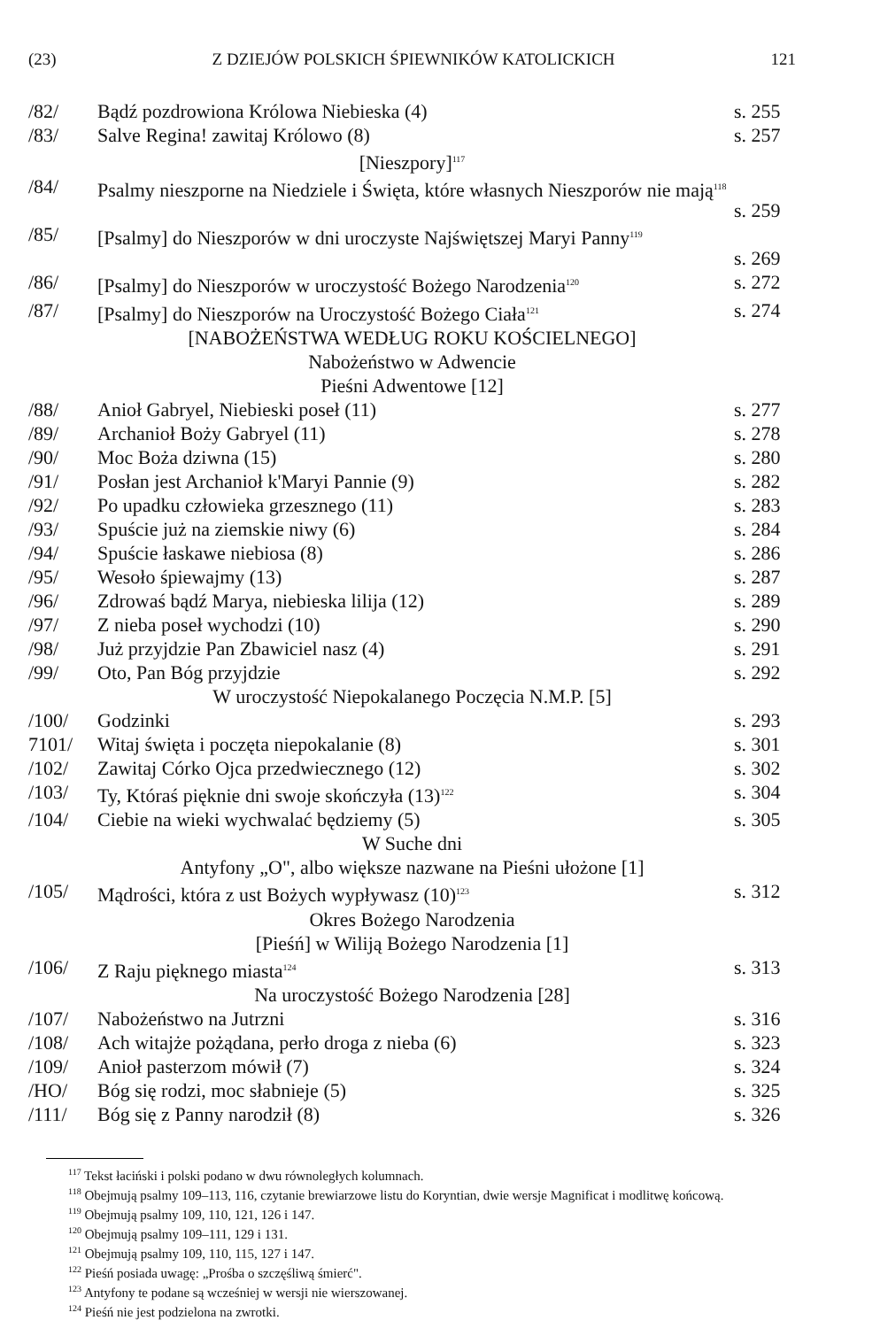(23) Z DZIEJÓW POLSKICH ŚPIEWNIKÓW KATOLICKICH 121
| /82/ | Bądź pozdrowiona Królowa Niebieska (4) | s. 255 |
| /83/ | Salve Regina! zawitaj Królowo (8) | s. 257 |
| [Nieszpory]<sup>117</sup> | | |
| /84/ | Psalmy nieszporne na Niedziele i Święta, które własnych Nieszporów nie mają<sup>118</sup> | s. 259 |
| /85/ | [Psalmy] do Nieszporów w dni uroczyste Najświętszej Maryi Panny<sup>119</sup> | s. 269 |
| /86/ | [Psalmy] do Nieszporów w uroczystość Bożego Narodzenia<sup>120</sup> | s. 272 |
| /87/ | [Psalmy] do Nieszporów na Uroczystość Bożego Ciała<sup>121</sup> | s. 274 |
| [NABOŻEŃSTWA WEDŁUG ROKU KOŚCIELNEGO] Nabożeństwo w Adwencie Pieśni Adwentowe [12] | | |
| /88/ | Anioł Gabryel, Niebieski poseł (11) | s. 277 |
| /89/ | Archanioł Boży Gabryel (11) | s. 278 |
| /90/ | Moc Boża dziwna (15) | s. 280 |
| /91/ | Posłan jest Archanioł k'Maryi Pannie (9) | s. 282 |
| /92/ | Po upadku człowieka grzesznego (11) | s. 283 |
| /93/ | Spuście już na ziemskie niwy (6) | s. 284 |
| /94/ | Spuście łaskawe niebiosa (8) | s. 286 |
| /95/ | Wesoło śpiewajmy (13) | s. 287 |
| /96/ | Zdrowaś bądź Marya, niebieska lilija (12) | s. 289 |
| /97/ | Z nieba poseł wychodzi (10) | s. 290 |
| /98/ | Już przyjdzie Pan Zbawiciel nasz (4) | s. 291 |
| /99/ | Oto, Pan Bóg przyjdzie | s. 292 |
| W uroczystość Niepokalanego Poczęcia N.M.P. [5] | | |
| /100/ | Godzinki | s. 293 |
| 7101/ | Witaj święta i poczęta niepokalanie (8) | s. 301 |
| /102/ | Zawitaj Córko Ojca przedwiecznego (12) | s. 302 |
| /103/ | Ty, Któraś pięknie dni swoje skończyła (13)<sup>122</sup> | s. 304 |
| /104/ | Ciebie na wieki wychwalać będziemy (5) | s. 305 |
| W Suche dni Antyfony „O", albo większe nazwane na Pieśni ułożone [1] | | |
| /105/ | Mądrości, która z ust Bożych wypływasz (10)<sup>123</sup> | s. 312 |
| Okres Bożego Narodzenia [Pieśń] w Wiliją Bożego Narodzenia [1] | | |
| /106/ | Z Raju pięknego miasta<sup>124</sup> | s. 313 |
| Na uroczystość Bożego Narodzenia [28] | | |
| /107/ | Nabożeństwo na Jutrzni | s. 316 |
| /108/ | Ach witajże pożądana, perło droga z nieba (6) | s. 323 |
| /109/ | Anioł pasterzom mówił (7) | s. 324 |
| /HO/ | Bóg się rodzi, moc słabnieje (5) | s. 325 |
| /111/ | Bóg się z Panny narodził (8) | s. 326 |
<sup>117</sup> Tekst łaciński i polski podano w dwu równoległych kolumnach.
<sup>118</sup> Obejmują psalmy 109–113, 116, czytanie brewiarzowe listu do Koryntian, dwie wersje Magnificat i modlitwę końcową.
<sup>119</sup> Obejmują psalmy 109, 110, 121, 126 i 147.
<sup>120</sup> Obejmują psalmy 109–111, 129 i 131.
<sup>121</sup> Obejmują psalmy 109, 110, 115, 127 i 147.
<sup>122</sup> Pieśń posiada uwagę: „Prośba o szczęśliwą śmierć".
<sup>123</sup> Antyfony te podane są wcześniej w wersji nie wierszowanej.
<sup>124</sup> Pieśń nie jest podzielona na zwrotki.